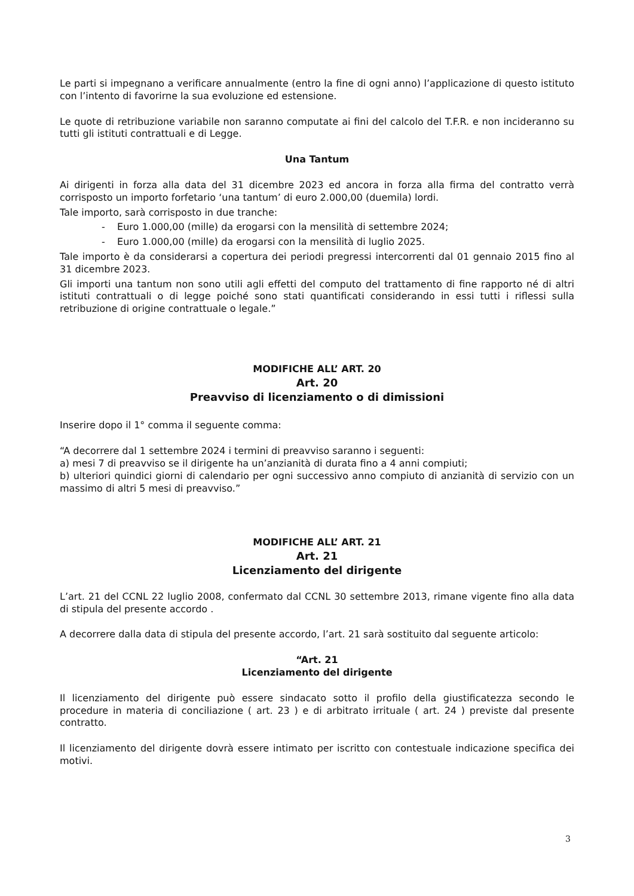Le parti si impegnano a verificare annualmente (entro la fine di ogni anno) l’applicazione di questo istituto con l’intento di favorirne la sua evoluzione ed estensione.
Le quote di retribuzione variabile non saranno computate ai fini del calcolo del T.F.R. e non incideranno su tutti gli istituti contrattuali e di Legge.
Una Tantum
Ai dirigenti in forza alla data del 31 dicembre 2023 ed ancora in forza alla firma del contratto verrà corrisposto un importo forfetario ‘una tantum’ di euro 2.000,00 (duemila) lordi.
Tale importo, sarà corrisposto in due tranche:
- Euro 1.000,00 (mille) da erogarsi con la mensilità di settembre 2024;
- Euro 1.000,00 (mille) da erogarsi con la mensilità di luglio 2025.
Tale importo è da considerarsi a copertura dei periodi pregressi intercorrenti dal 01 gennaio 2015 fino al 31 dicembre 2023.
Gli importi una tantum non sono utili agli effetti del computo del trattamento di fine rapporto né di altri istituti contrattuali o di legge poiché sono stati quantificati considerando in essi tutti i riflessi sulla retribuzione di origine contrattuale o legale.”
MODIFICHE ALL’ ART. 20
Art. 20
Preavviso di licenziamento o di dimissioni
Inserire dopo il 1° comma il seguente comma:
“A decorrere dal 1 settembre 2024 i termini di preavviso saranno i seguenti:
a) mesi 7 di preavviso se il dirigente ha un’anzianità di durata fino a 4 anni compiuti;
b) ulteriori quindici giorni di calendario per ogni successivo anno compiuto di anzianità di servizio con un massimo di altri 5 mesi di preavviso.”
MODIFICHE ALL’ ART. 21
Art. 21
Licenziamento del dirigente
L’art. 21 del CCNL 22 luglio 2008, confermato dal CCNL 30 settembre 2013, rimane vigente fino alla data di stipula del presente accordo .
A decorrere dalla data di stipula del presente accordo, l’art. 21 sarà sostituito dal seguente articolo:
“Art. 21
Licenziamento del dirigente
Il licenziamento del dirigente può essere sindacato sotto il profilo della giustificatezza secondo le procedure in materia di conciliazione ( art. 23 ) e di arbitrato irrituale ( art. 24 ) previste dal presente contratto.
Il licenziamento del dirigente dovrà essere intimato per iscritto con contestuale indicazione specifica dei motivi.
3